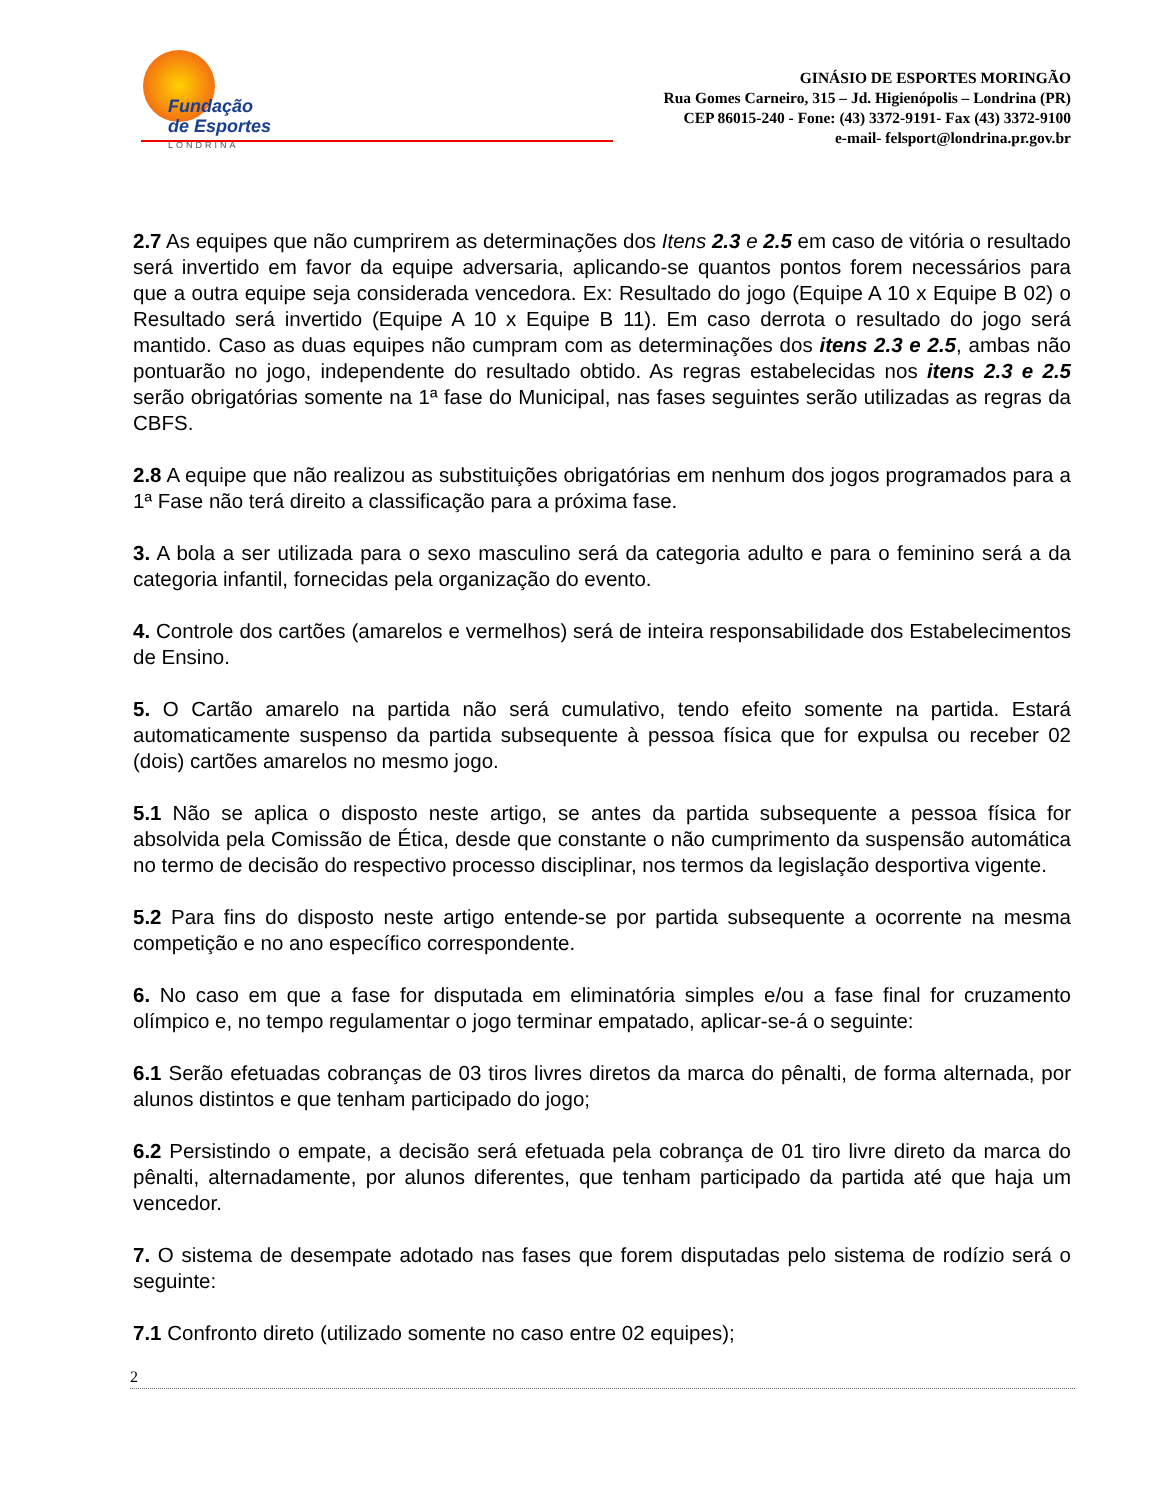Fundação
de Esportes
LONDRINA
GINÁSIO DE ESPORTES MORINGÃO
Rua Gomes Carneiro, 315 – Jd. Higienópolis – Londrina (PR)
CEP 86015-240 - Fone: (43) 3372-9191- Fax (43) 3372-9100
e-mail- felsport@londrina.pr.gov.br
2.7 As equipes que não cumprirem as determinações dos Itens 2.3 e 2.5 em caso de vitória o resultado será invertido em favor da equipe adversaria, aplicando-se quantos pontos forem necessários para que a outra equipe seja considerada vencedora. Ex: Resultado do jogo (Equipe A 10 x Equipe B 02) o Resultado será invertido (Equipe A 10 x Equipe B 11). Em caso derrota o resultado do jogo será mantido. Caso as duas equipes não cumpram com as determinações dos itens 2.3 e 2.5, ambas não pontuarão no jogo, independente do resultado obtido. As regras estabelecidas nos itens 2.3 e 2.5 serão obrigatórias somente na 1ª fase do Municipal, nas fases seguintes serão utilizadas as regras da CBFS.
2.8 A equipe que não realizou as substituições obrigatórias em nenhum dos jogos programados para a 1ª Fase não terá direito a classificação para a próxima fase.
3. A bola a ser utilizada para o sexo masculino será da categoria adulto e para o feminino será a da categoria infantil, fornecidas pela organização do evento.
4. Controle dos cartões (amarelos e vermelhos) será de inteira responsabilidade dos Estabelecimentos de Ensino.
5. O Cartão amarelo na partida não será cumulativo, tendo efeito somente na partida. Estará automaticamente suspenso da partida subsequente à pessoa física que for expulsa ou receber 02 (dois) cartões amarelos no mesmo jogo.
5.1 Não se aplica o disposto neste artigo, se antes da partida subsequente a pessoa física for absolvida pela Comissão de Ética, desde que constante o não cumprimento da suspensão automática no termo de decisão do respectivo processo disciplinar, nos termos da legislação desportiva vigente.
5.2 Para fins do disposto neste artigo entende-se por partida subsequente a ocorrente na mesma competição e no ano específico correspondente.
6. No caso em que a fase for disputada em eliminatória simples e/ou a fase final for cruzamento olímpico e, no tempo regulamentar o jogo terminar empatado, aplicar-se-á o seguinte:
6.1 Serão efetuadas cobranças de 03 tiros livres diretos da marca do pênalti, de forma alternada, por alunos distintos e que tenham participado do jogo;
6.2 Persistindo o empate, a decisão será efetuada pela cobrança de 01 tiro livre direto da marca do pênalti, alternadamente, por alunos diferentes, que tenham participado da partida até que haja um vencedor.
7. O sistema de desempate adotado nas fases que forem disputadas pelo sistema de rodízio será o seguinte:
7.1 Confronto direto (utilizado somente no caso entre 02 equipes);
2